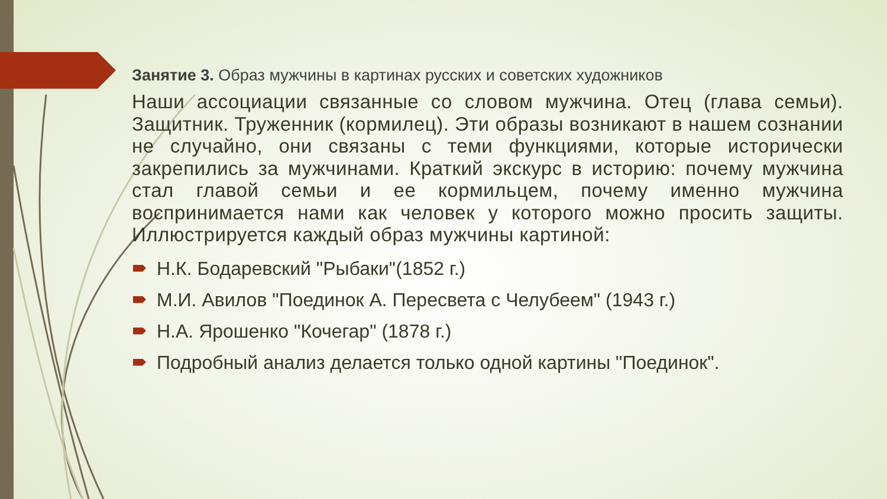Занятие 3. Образ мужчины в картинах русских и советских художников
Наши ассоциации связанные со словом мужчина. Отец (глава семьи). Защитник. Труженник (кормилец). Эти образы возникают в нашем сознании не случайно, они связаны с теми функциями, которые исторически закрепились за мужчинами. Краткий экскурс в историю: почему мужчина стал главой семьи и ее кормильцем, почему именно мужчина воспринимается нами как человек у которого можно просить защиты. Иллюстрируется каждый образ мужчины картиной:
Н.К. Бодаревский "Рыбаки"(1852 г.)
М.И. Авилов "Поединок А. Пересвета с Челубеем" (1943 г.)
Н.А. Ярошенко "Кочегар" (1878 г.)
Подробный анализ делается только одной картины "Поединок".